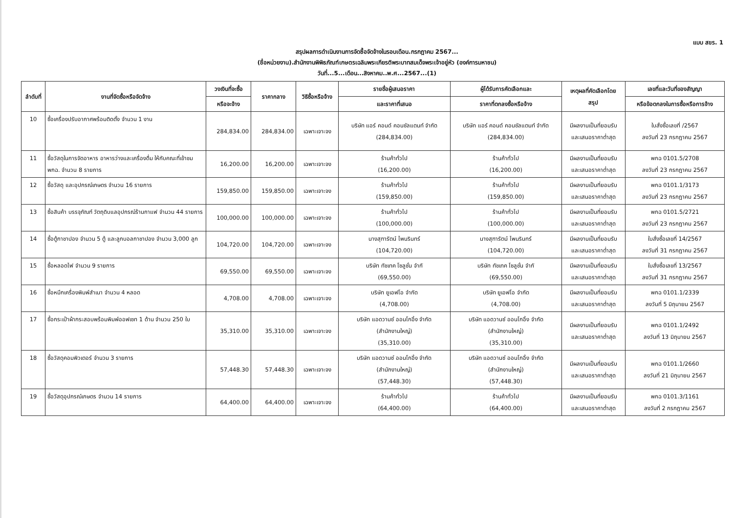แบบ สขร. 1
สรุปผลการดำเนินงานการจัดซื้อจัดจ้างในรอบเดือน.กรกฎาคม 2567...
(ชื่อหน่วยงาน).สำนักงานพิพิธภัณฑ์เกษตรเฉลิมพระเกียรติพระบาทสมเด็จพระเจ้าอยู่หัว (องค์การมหาชน)
วันที่...5...เดือน...สิงหาคม..พ.ศ...2567...(1)
| ลำดับที่ | งานที่จัดซื้อหรือจัดจ้าง | วงเงินที่จะซื้อ | ราคากลาง | วิธีซื้อหรือจ้าง | รายชื่อผู้เสนอราคา | ผู้ได้รับการคัดเลือกและ | เหตุผลที่คัดเลือกโดย สรุป | เลขที่และวันที่ของสัญญา |
| --- | --- | --- | --- | --- | --- | --- | --- | --- |
| | | หรือจะจ้าง | | | และราคาที่เสนอ | ราคาที่ตกลงซื้อหรือจ้าง | | หรือข้อตกลงในการซื้อหรือการจ้าง |
| 10 | ซื้อเครื่องปรับอากาศพร้อมติดตั้ง จำนวน 1 งาน | 284,834.00 | 284,834.00 | เฉพาะเจาะจง | บริษัท แอร์ คอนด์ คอนซัลแตนท์ จำกัด (284,834.00) | บริษัท แอร์ คอนด์ คอนซัลแตนท์ จำกัด (284,834.00) | มีผลงานเป็นที่ยอมรับ และเสนอราคาต่ำสุด | ใบสั่งซื้อเลขที่ /2567 ลงวันที่ 23 กรกฎาคม 2567 |
| 11 | ซื้อวัสดุในการจัดอาหาร อาหารว่างและเครื่องดื่ม ให้กับคณะที่เข้าชม พกฉ. จำนวน 8 รายการ | 16,200.00 | 16,200.00 | เฉพาะเจาะจง | ร้านค้าทั่วไป (16,200.00) | ร้านค้าทั่วไป (16,200.00) | มีผลงานเป็นที่ยอมรับ และเสนอราคาต่ำสุด | พกฉ 0101.5/2708 ลงวันที่ 23 กรกฎาคม 2567 |
| 12 | ซื้อวัสดุ และอุปกรณ์เกษตร จำนวน 16 รายการ | 159,850.00 | 159,850.00 | เฉพาะเจาะจง | ร้านค้าทั่วไป (159,850.00) | ร้านค้าทั่วไป (159,850.00) | มีผลงานเป็นที่ยอมรับ และเสนอราคาต่ำสุด | พกฉ 0101.1/3173 ลงวันที่ 23 กรกฎาคม 2567 |
| 13 | ซื้อสินค้า บรรจุภัณฑ์ วัตถุดิบแลอุปกรณ์ร้านกาแฟ จำนวน 44 รายการ | 100,000.00 | 100,000.00 | เฉพาะเจาะจง | ร้านค้าทั่วไป (100,000.00) | ร้านค้าทั่วไป (100,000.00) | มีผลงานเป็นที่ยอมรับ และเสนอราคาต่ำสุด | พกฉ 0101.5/2721 ลงวันที่ 23 กรกฎาคม 2567 |
| 14 | ซื้อตู้กาชาปอง จำนวน 5 ตู้ และลูกบอลกาชาปอง จำนวน 3,000 ลูก | 104,720.00 | 104,720.00 | เฉพาะเจาะจง | นางสุฑารัตน์ ไพนรินทร์ (104,720.00) | นางสุฑารัตน์ ไพนรินทร์ (104,720.00) | มีผลงานเป็นที่ยอมรับ และเสนอราคาต่ำสุด | ใบสั่งซื้อเลขที่ 14/2567 ลงวันที่ 31 กรกฎาคม 2567 |
| 15 | ซื้อหลอดไฟ จำนวน 9 รายการ | 69,550.00 | 69,550.00 | เฉพาะเจาะจง | บริษัท ทัชเทค โซลูชั่น จำกั (69,550.00) | บริษัท ทัชเทค โซลูชั่น จำกั (69,550.00) | มีผลงานเป็นที่ยอมรับ และเสนอราคาต่ำสุด | ใบสั่งซื้อเลขที่ 13/2567 ลงวันที่ 31 กรกฎาคม 2567 |
| 16 | ซื้อหมึกเครื่องพิมพ์สำเนา จำนวน 4 หลอด | 4,708.00 | 4,708.00 | เฉพาะเจาะจง | บริษัท ยูเอฟโอ จำกัด (4,708.00) | บริษัท ยูเอฟโอ จำกัด (4,708.00) | มีผลงานเป็นที่ยอมรับ และเสนอราคาต่ำสุด | พกฉ 0101.1/2339 ลงวันที่ 5 มิถุนายน 2567 |
| 17 | ซื้อกระเป๋าผ้ากระสอบพร้อมพิมพ์ออฟเซท 1 ด้าน จำนวน 250 ใบ | 35,310.00 | 35,310.00 | เฉพาะเจาะจง | บริษัท แอดวานซ์ ออนโกอิ้ง จำกัด (สำนักงานใหญ่) (35,310.00) | บริษัท แอดวานซ์ ออนโกอิ้ง จำกัด (สำนักงานใหญ่) (35,310.00) | มีผลงานเป็นที่ยอมรับ และเสนอราคาต่ำสุด | พกฉ 0101.1/2492 ลงวันที่ 13 มิถุนายน 2567 |
| 18 | ซื้อวัสดุคอมพิวเตอร์ จำนวน 3 รายการ | 57,448.30 | 57,448.30 | เฉพาะเจาะจง | บริษัท แอดวานซ์ ออนโกอิ้ง จำกัด (สำนักงานใหญ่) (57,448.30) | บริษัท แอดวานซ์ ออนโกอิ้ง จำกัด (สำนักงานใหญ่) (57,448.30) | มีผลงานเป็นที่ยอมรับ และเสนอราคาต่ำสุด | พกฉ 0101.1/2660 ลงวันที่ 21 มิถุนายน 2567 |
| 19 | ซื้อวัสดุอุปกรณ์เกษตร จำนวน 14 รายการ | 64,400.00 | 64,400.00 | เฉพาะเจาะจง | ร้านค้าทั่วไป (64,400.00) | ร้านค้าทั่วไป (64,400.00) | มีผลงานเป็นที่ยอมรับ และเสนอราคาต่ำสุด | พกฉ 0101.3/1161 ลงวันที่ 2 กรกฎาคม 2567 |